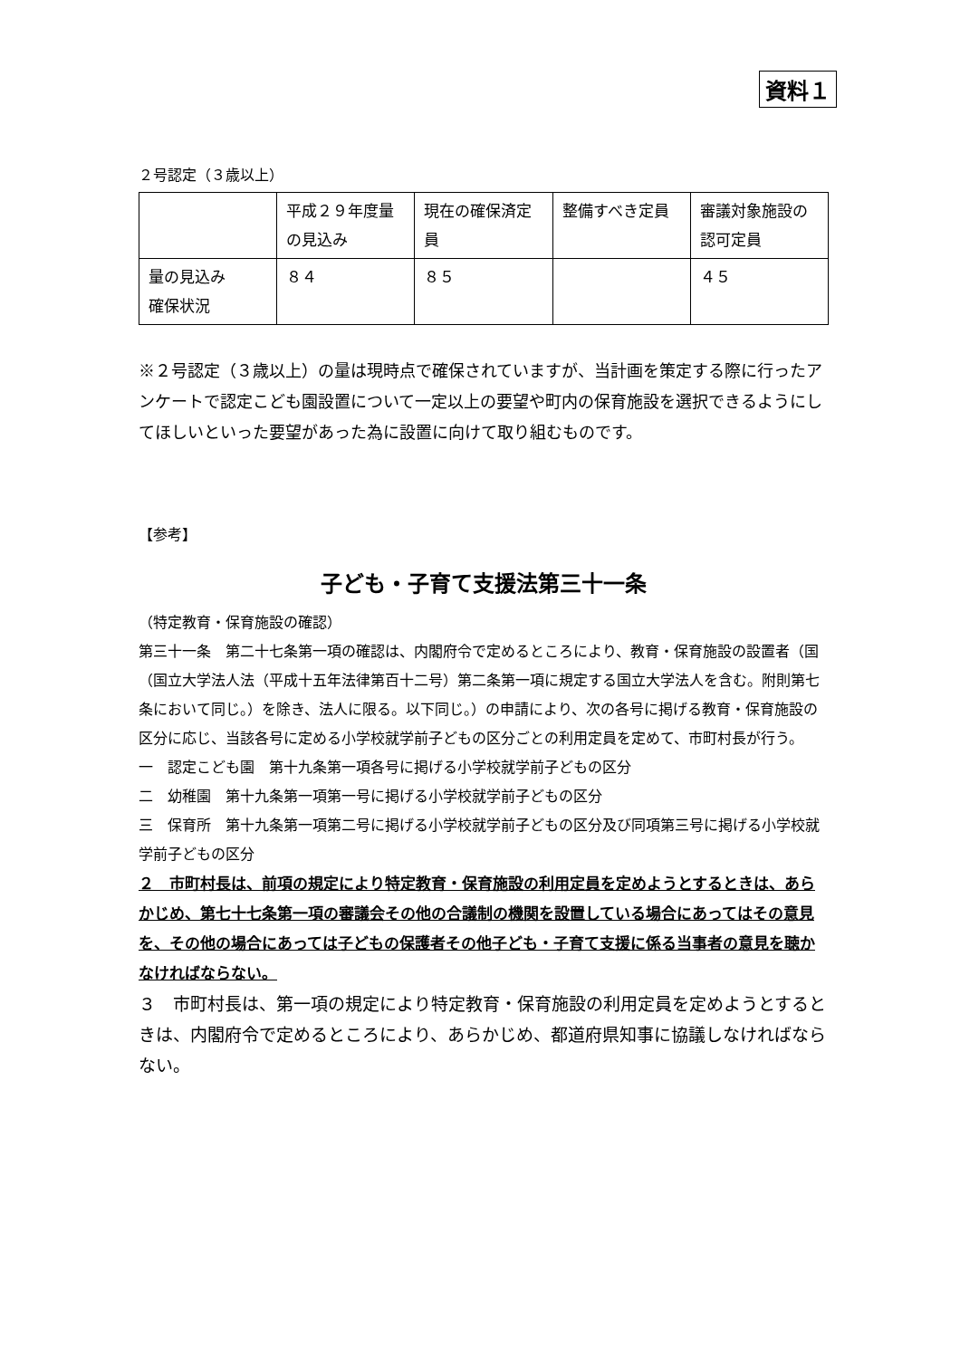資料１
２号認定（３歳以上）
| | 平成２９年度量の見込み | 現在の確保済定員 | 整備すべき定員 | 審議対象施設の認可定員 |
| 量の見込み 確保状況 | ８４ | ８５ | | ４５ |
※２号認定（３歳以上）の量は現時点で確保されていますが、当計画を策定する際に行ったアンケートで認定こども園設置について一定以上の要望や町内の保育施設を選択できるようにしてほしいといった要望があった為に設置に向けて取り組むものです。
【参考】
子ども・子育て支援法第三十一条
（特定教育・保育施設の確認）
第三十一条　第二十七条第一項の確認は、内閣府令で定めるところにより、教育・保育施設の設置者（国（国立大学法人法（平成十五年法律第百十二号）第二条第一項に規定する国立大学法人を含む。附則第七条において同じ。）を除き、法人に限る。以下同じ。）の申請により、次の各号に掲げる教育・保育施設の区分に応じ、当該各号に定める小学校就学前子どもの区分ごとの利用定員を定めて、市町村長が行う。
一　認定こども園　第十九条第一項各号に掲げる小学校就学前子どもの区分
二　幼稚園　第十九条第一項第一号に掲げる小学校就学前子どもの区分
三　保育所　第十九条第一項第二号に掲げる小学校就学前子どもの区分及び同項第三号に掲げる小学校就学前子どもの区分
２　市町村長は、前項の規定により特定教育・保育施設の利用定員を定めようとするときは、あらかじめ、第七十七条第一項の審議会その他の合議制の機関を設置している場合にあってはその意見を、その他の場合にあっては子どもの保護者その他子ども・子育て支援に係る当事者の意見を聴かなければならない。
３　市町村長は、第一項の規定により特定教育・保育施設の利用定員を定めようとするときは、内閣府令で定めるところにより、あらかじめ、都道府県知事に協議しなければならない。